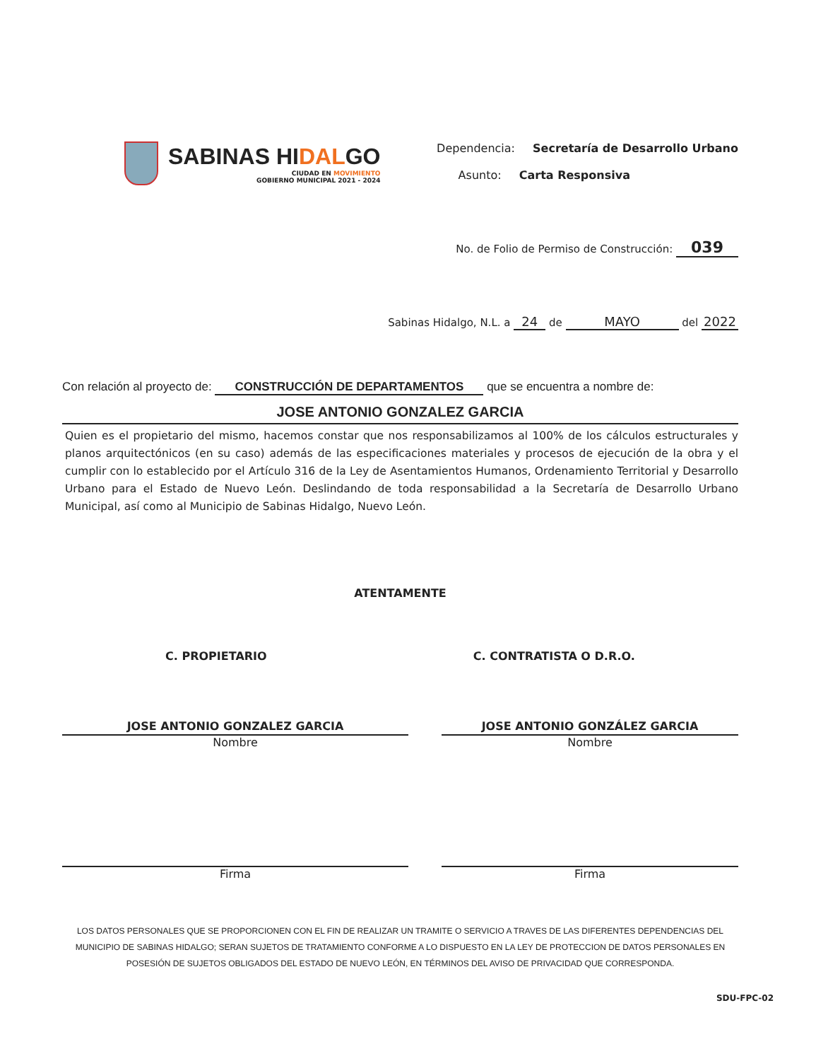SABINAS HIDALGO
CIUDAD EN MOVIMIENTO
GOBIERNO MUNICIPAL 2021 - 2024
Dependencia: Secretaría de Desarrollo Urbano
Asunto: Carta Responsiva
No. de Folio de Permiso de Construcción: 039
Sabinas Hidalgo, N.L. a 24 de MAYO del 2022
Con relación al proyecto de: CONSTRUCCIÓN DE DEPARTAMENTOS que se encuentra a nombre de:
JOSE ANTONIO GONZALEZ GARCIA
Quien es el propietario del mismo, hacemos constar que nos responsabilizamos al 100% de los cálculos estructurales y planos arquitectónicos (en su caso) además de las especificaciones materiales y procesos de ejecución de la obra y el cumplir con lo establecido por el Artículo 316 de la Ley de Asentamientos Humanos, Ordenamiento Territorial y Desarrollo Urbano para el Estado de Nuevo León. Deslindando de toda responsabilidad a la Secretaría de Desarrollo Urbano Municipal, así como al Municipio de Sabinas Hidalgo, Nuevo León.
ATENTAMENTE
C. PROPIETARIO C. CONTRATISTA O D.R.O.
JOSE ANTONIO GONZALEZ GARCIA
Nombre
Firma
JOSE ANTONIO GONZÁLEZ GARCIA
Nombre
Firma
LOS DATOS PERSONALES QUE SE PROPORCIONEN CON EL FIN DE REALIZAR UN TRAMITE O SERVICIO A TRAVES DE LAS DIFERENTES DEPENDENCIAS DEL MUNICIPIO DE SABINAS HIDALGO; SERAN SUJETOS DE TRATAMIENTO CONFORME A LO DISPUESTO EN LA LEY DE PROTECCION DE DATOS PERSONALES EN POSESIÓN DE SUJETOS OBLIGADOS DEL ESTADO DE NUEVO LEÓN, EN TÉRMINOS DEL AVISO DE PRIVACIDAD QUE CORRESPONDA.
SDU-FPC-02